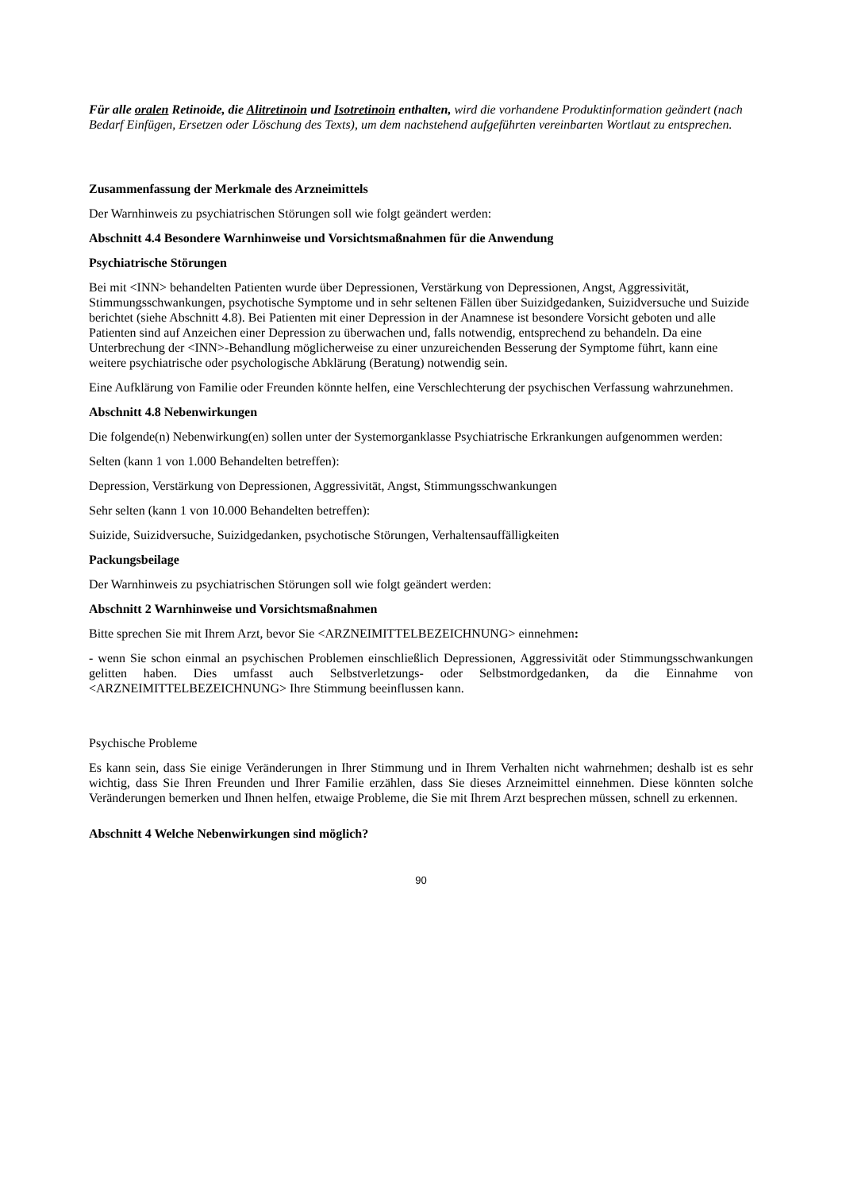Für alle oralen Retinoide, die Alitretinoin und Isotretinoin enthalten, wird die vorhandene Produktinformation geändert (nach Bedarf Einfügen, Ersetzen oder Löschung des Texts), um dem nachstehend aufgeführten vereinbarten Wortlaut zu entsprechen.
Zusammenfassung der Merkmale des Arzneimittels
Der Warnhinweis zu psychiatrischen Störungen soll wie folgt geändert werden:
Abschnitt 4.4 Besondere Warnhinweise und Vorsichtsmaßnahmen für die Anwendung
Psychiatrische Störungen
Bei mit <INN> behandelten Patienten wurde über Depressionen, Verstärkung von Depressionen, Angst, Aggressivität, Stimmungsschwankungen, psychotische Symptome und in sehr seltenen Fällen über Suizidgedanken, Suizidversuche und Suizide berichtet (siehe Abschnitt 4.8). Bei Patienten mit einer Depression in der Anamnese ist besondere Vorsicht geboten und alle Patienten sind auf Anzeichen einer Depression zu überwachen und, falls notwendig, entsprechend zu behandeln. Da eine Unterbrechung der <INN>-Behandlung möglicherweise zu einer unzureichenden Besserung der Symptome führt, kann eine weitere psychiatrische oder psychologische Abklärung (Beratung) notwendig sein.
Eine Aufklärung von Familie oder Freunden könnte helfen, eine Verschlechterung der psychischen Verfassung wahrzunehmen.
Abschnitt 4.8 Nebenwirkungen
Die folgende(n) Nebenwirkung(en) sollen unter der Systemorganklasse Psychiatrische Erkrankungen aufgenommen werden:
Selten (kann 1 von 1.000 Behandelten betreffen):
Depression, Verstärkung von Depressionen, Aggressivität, Angst, Stimmungsschwankungen
Sehr selten (kann 1 von 10.000 Behandelten betreffen):
Suizide, Suizidversuche, Suizidgedanken, psychotische Störungen, Verhaltensauffälligkeiten
Packungsbeilage
Der Warnhinweis zu psychiatrischen Störungen soll wie folgt geändert werden:
Abschnitt 2 Warnhinweise und Vorsichtsmaßnahmen
Bitte sprechen Sie mit Ihrem Arzt, bevor Sie <ARZNEIMITTELBEZEICHNUNG> einnehmen:
- wenn Sie schon einmal an psychischen Problemen einschließlich Depressionen, Aggressivität oder Stimmungsschwankungen gelitten haben. Dies umfasst auch Selbstverletzungs- oder Selbstmordgedanken, da die Einnahme von <ARZNEIMITTELBEZEICHNUNG> Ihre Stimmung beeinflussen kann.
Psychische Probleme
Es kann sein, dass Sie einige Veränderungen in Ihrer Stimmung und in Ihrem Verhalten nicht wahrnehmen; deshalb ist es sehr wichtig, dass Sie Ihren Freunden und Ihrer Familie erzählen, dass Sie dieses Arzneimittel einnehmen. Diese könnten solche Veränderungen bemerken und Ihnen helfen, etwaige Probleme, die Sie mit Ihrem Arzt besprechen müssen, schnell zu erkennen.
Abschnitt 4 Welche Nebenwirkungen sind möglich?
90